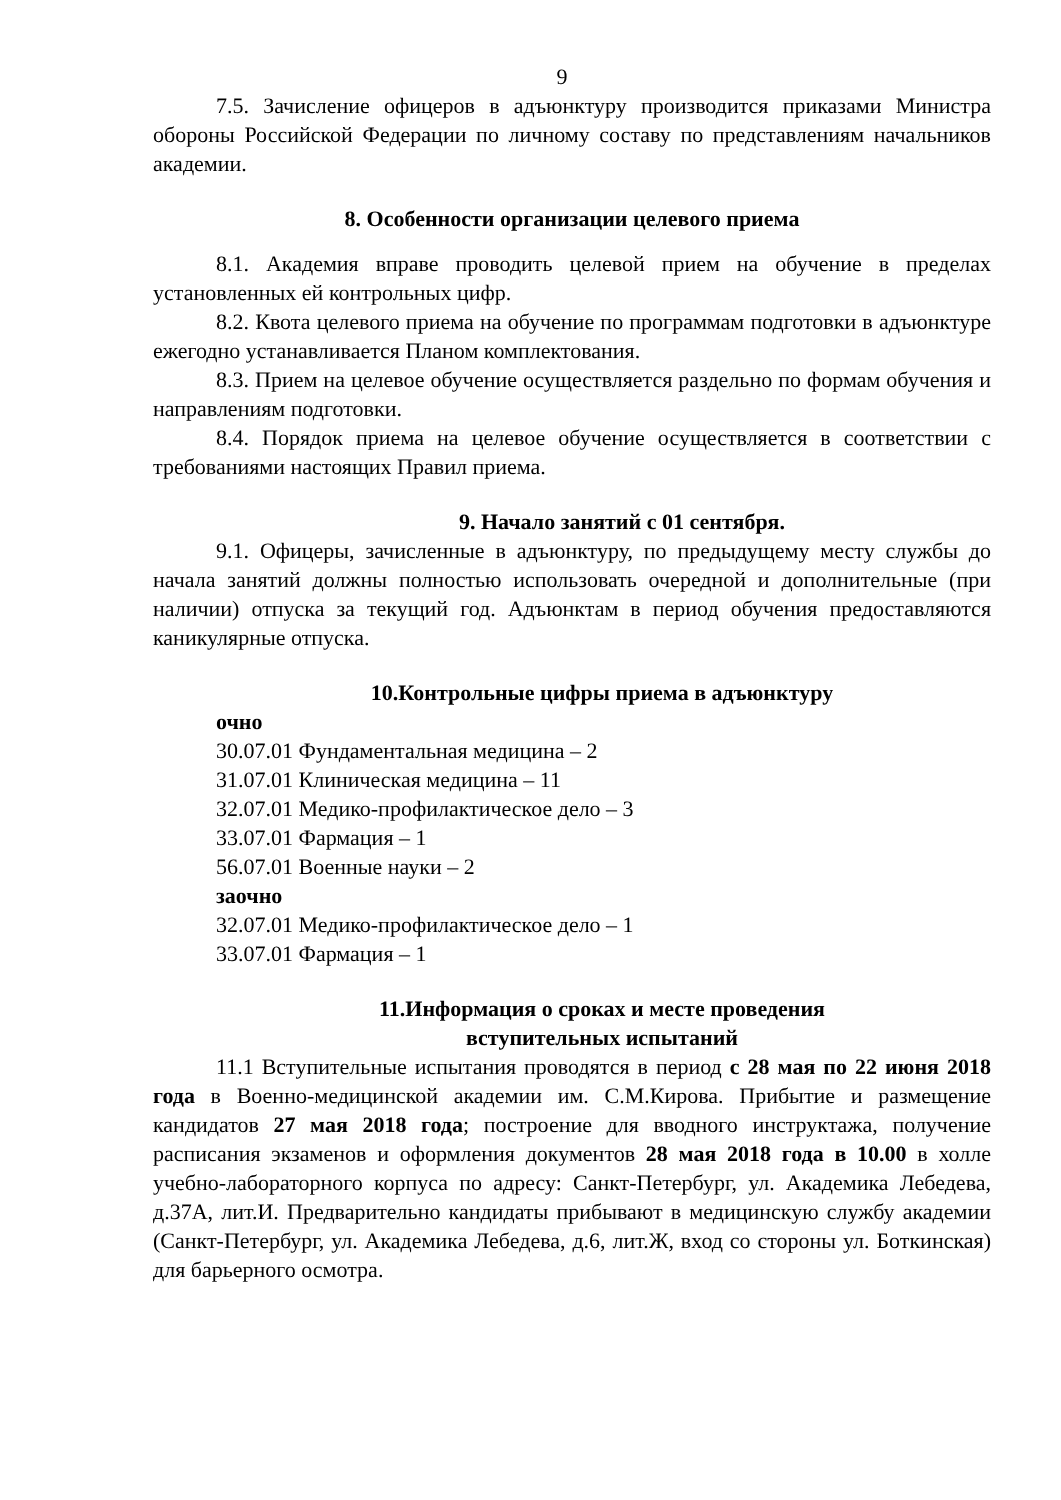9
7.5. Зачисление офицеров в адъюнктуру производится приказами Министра обороны Российской Федерации по личному составу по представлениям начальников академии.
8. Особенности организации целевого приема
8.1. Академия вправе проводить целевой прием на обучение в пределах установленных ей контрольных цифр.
8.2. Квота целевого приема на обучение по программам подготовки в адъюнктуре ежегодно устанавливается Планом комплектования.
8.3. Прием на целевое обучение осуществляется раздельно по формам обучения и направлениям подготовки.
8.4. Порядок приема на целевое обучение осуществляется в соответствии с требованиями настоящих Правил приема.
9. Начало занятий с 01 сентября.
9.1. Офицеры, зачисленные в адъюнктуру, по предыдущему месту службы до начала занятий должны полностью использовать очередной и дополнительные (при наличии) отпуска за текущий год. Адъюнктам в период обучения предоставляются каникулярные отпуска.
10.Контрольные цифры приема в адъюнктуру
очно
30.07.01 Фундаментальная медицина – 2
31.07.01 Клиническая медицина – 11
32.07.01 Медико-профилактическое дело – 3
33.07.01 Фармация – 1
56.07.01 Военные науки – 2
заочно
32.07.01 Медико-профилактическое дело – 1
33.07.01 Фармация – 1
11.Информация о сроках и месте проведения
вступительных испытаний
11.1 Вступительные испытания проводятся в период с 28 мая по 22 июня 2018 года в Военно-медицинской академии им. С.М.Кирова. Прибытие и размещение кандидатов 27 мая 2018 года; построение для вводного инструктажа, получение расписания экзаменов и оформления документов 28 мая 2018 года в 10.00 в холле учебно-лабораторного корпуса по адресу: Санкт-Петербург, ул. Академика Лебедева, д.37А, лит.И. Предварительно кандидаты прибывают в медицинскую службу академии (Санкт-Петербург, ул. Академика Лебедева, д.6, лит.Ж, вход со стороны ул. Боткинская) для барьерного осмотра.